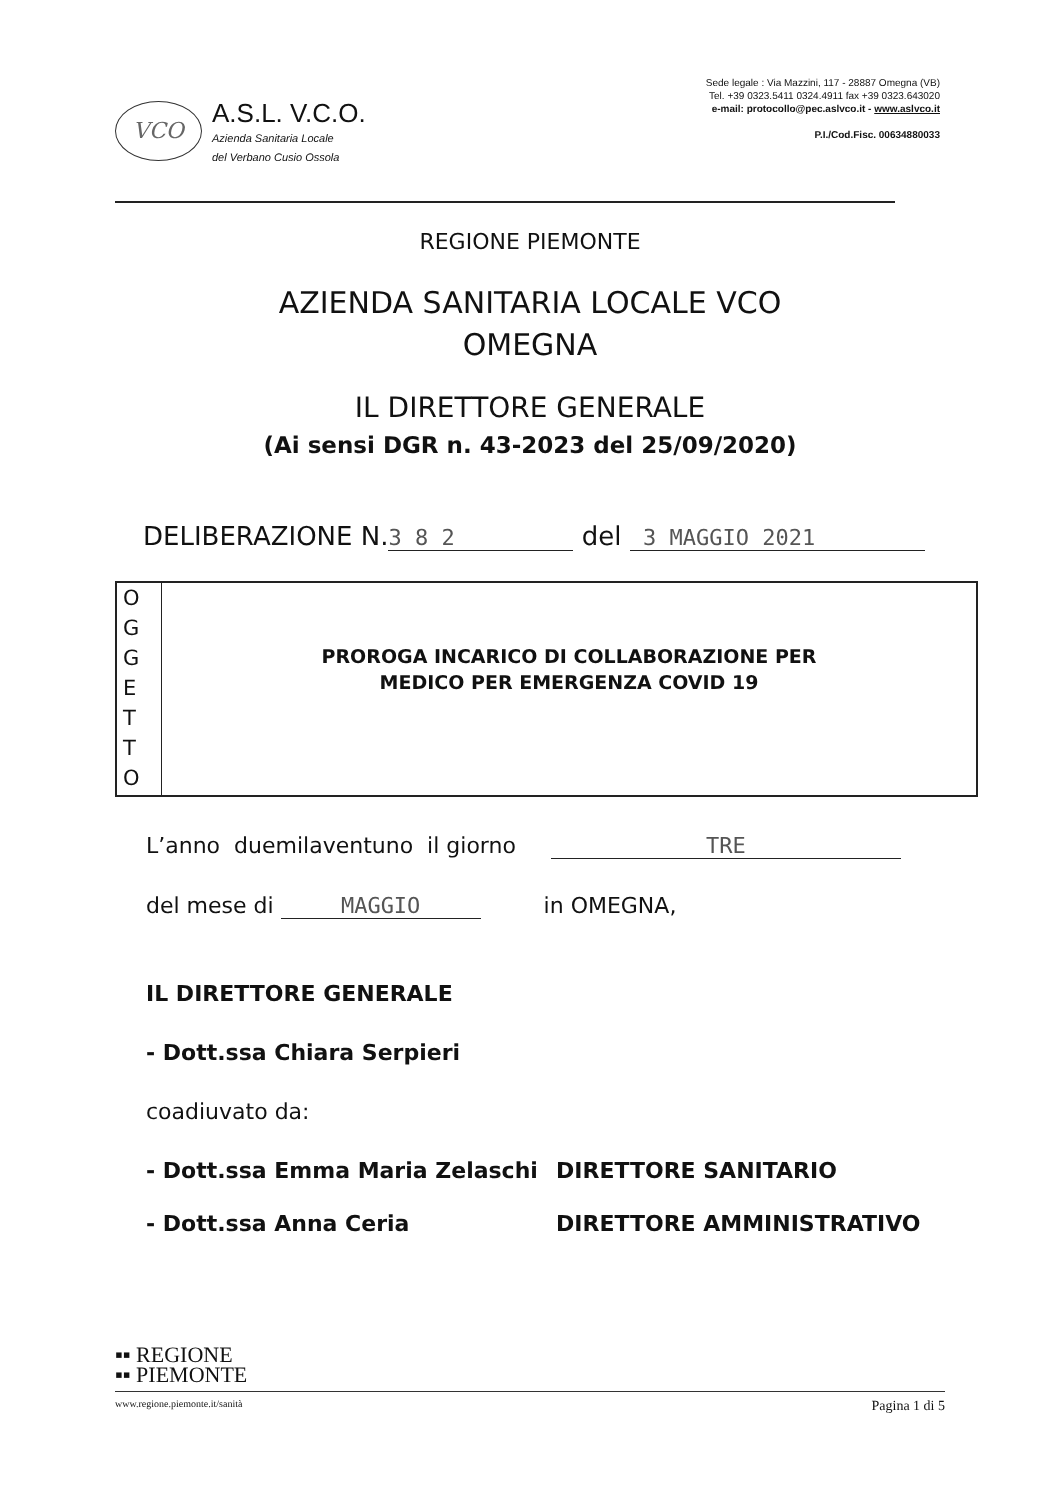VCO
A.S.L. V.C.O.
Azienda Sanitaria Locale
del Verbano Cusio Ossola
Sede legale : Via Mazzini, 117 - 28887 Omegna (VB)
Tel. +39 0323.5411 0324.4911 fax +39 0323.643020
e-mail: protocollo@pec.aslvco.it - www.aslvco.it
P.I./Cod.Fisc. 00634880033
REGIONE PIEMONTE
AZIENDA SANITARIA LOCALE VCO
OMEGNA
IL DIRETTORE GENERALE
(Ai sensi DGR n. 43-2023 del 25/09/2020)
DELIBERAZIONE N. 3 8 2 del 3 MAGGIO 2021
O
G
G
E
T
T
O
PROROGA INCARICO DI COLLABORAZIONE PER
MEDICO PER EMERGENZA COVID 19
L’anno duemilaventuno il giorno TRE
del mese di MAGGIO in OMEGNA,
IL DIRETTORE GENERALE
- Dott.ssa Chiara Serpieri
coadiuvato da:
- Dott.ssa Emma Maria Zelaschi DIRETTORE SANITARIO
- Dott.ssa Anna Ceria DIRETTORE AMMINISTRATIVO
▪▪ REGIONE
▪▪ PIEMONTE
www.regione.piemonte.it/sanità Pagina 1 di 5